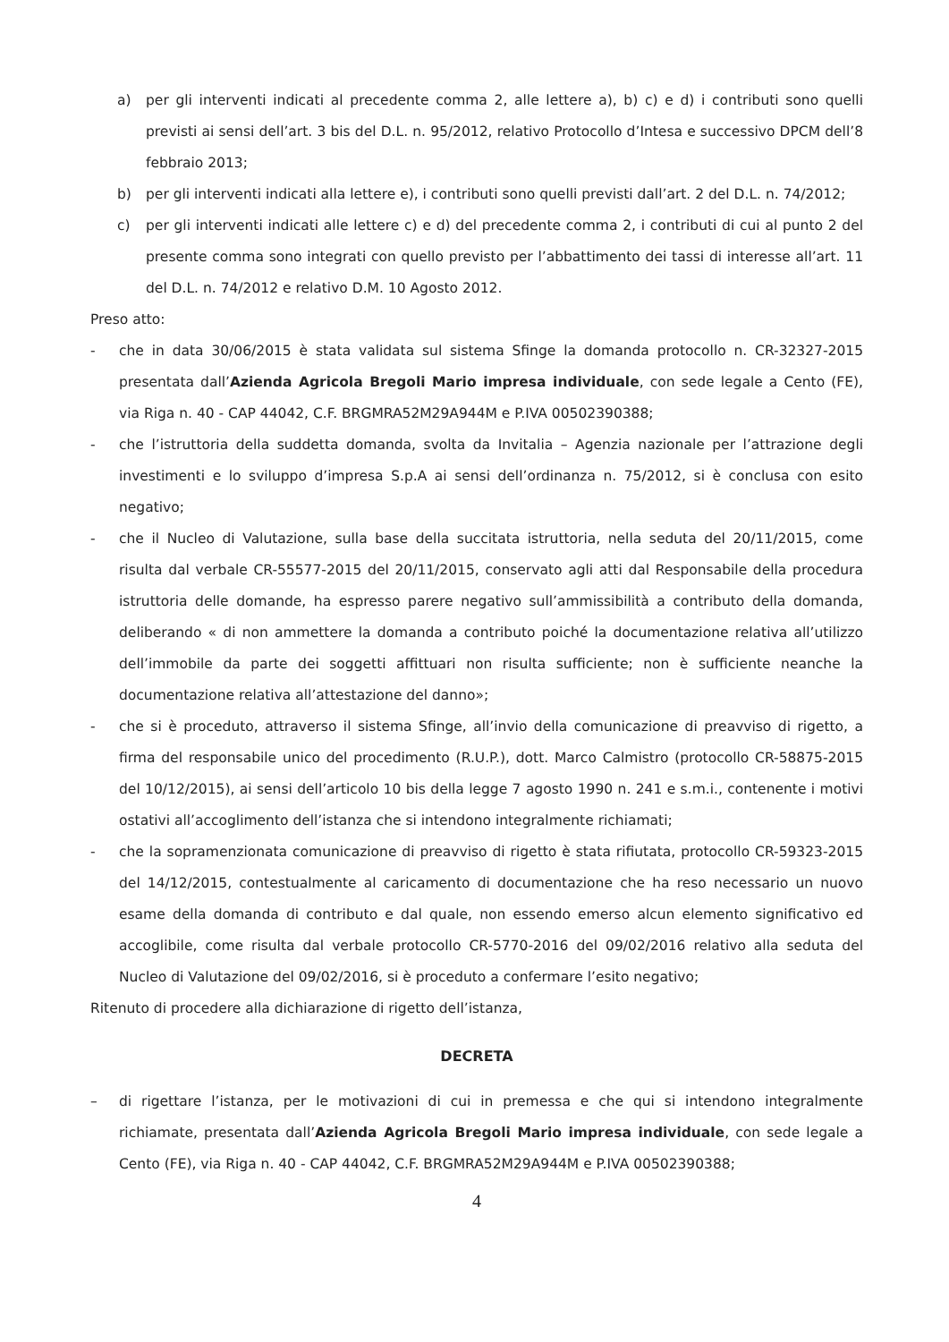a) per gli interventi indicati al precedente comma 2, alle lettere a), b) c) e d) i contributi sono quelli previsti ai sensi dell’art. 3 bis del D.L. n. 95/2012, relativo Protocollo d’Intesa e successivo DPCM dell’8 febbraio 2013;
b) per gli interventi indicati alla lettere e), i contributi sono quelli previsti dall’art. 2 del D.L. n. 74/2012;
c) per gli interventi indicati alle lettere c) e d) del precedente comma 2, i contributi di cui al punto 2 del presente comma sono integrati con quello previsto per l’abbattimento dei tassi di interesse all’art. 11 del D.L. n. 74/2012 e relativo D.M. 10 Agosto 2012.
Preso atto:
- che in data 30/06/2015 è stata validata sul sistema Sfinge la domanda protocollo n. CR-32327-2015 presentata dall’Azienda Agricola Bregoli Mario impresa individuale, con sede legale a Cento (FE), via Riga n. 40 - CAP 44042, C.F. BRGMRA52M29A944M e P.IVA 00502390388;
- che l’istruttoria della suddetta domanda, svolta da Invitalia – Agenzia nazionale per l’attrazione degli investimenti e lo sviluppo d’impresa S.p.A ai sensi dell’ordinanza n. 75/2012, si è conclusa con esito negativo;
- che il Nucleo di Valutazione, sulla base della succitata istruttoria, nella seduta del 20/11/2015, come risulta dal verbale CR-55577-2015 del 20/11/2015, conservato agli atti dal Responsabile della procedura istruttoria delle domande, ha espresso parere negativo sull’ammissibilità a contributo della domanda, deliberando « di non ammettere la domanda a contributo poiché la documentazione relativa all’utilizzo dell’immobile da parte dei soggetti affittuari non risulta sufficiente; non è sufficiente neanche la documentazione relativa all’attestazione del danno»;
- che si è proceduto, attraverso il sistema Sfinge, all’invio della comunicazione di preavviso di rigetto, a firma del responsabile unico del procedimento (R.U.P.), dott. Marco Calmistro (protocollo CR-58875-2015 del 10/12/2015), ai sensi dell’articolo 10 bis della legge 7 agosto 1990 n. 241 e s.m.i., contenente i motivi ostativi all’accoglimento dell’istanza che si intendono integralmente richiamati;
- che la sopramenzionata comunicazione di preavviso di rigetto è stata rifiutata, protocollo CR-59323-2015 del 14/12/2015, contestualmente al caricamento di documentazione che ha reso necessario un nuovo esame della domanda di contributo e dal quale, non essendo emerso alcun elemento significativo ed accoglibile, come risulta dal verbale protocollo CR-5770-2016 del 09/02/2016 relativo alla seduta del Nucleo di Valutazione del 09/02/2016, si è proceduto a confermare l’esito negativo;
Ritenuto di procedere alla dichiarazione di rigetto dell’istanza,
DECRETA
– di rigettare l’istanza, per le motivazioni di cui in premessa e che qui si intendono integralmente richiamate, presentata dall’Azienda Agricola Bregoli Mario impresa individuale, con sede legale a Cento (FE), via Riga n. 40 - CAP 44042, C.F. BRGMRA52M29A944M e P.IVA 00502390388;
4